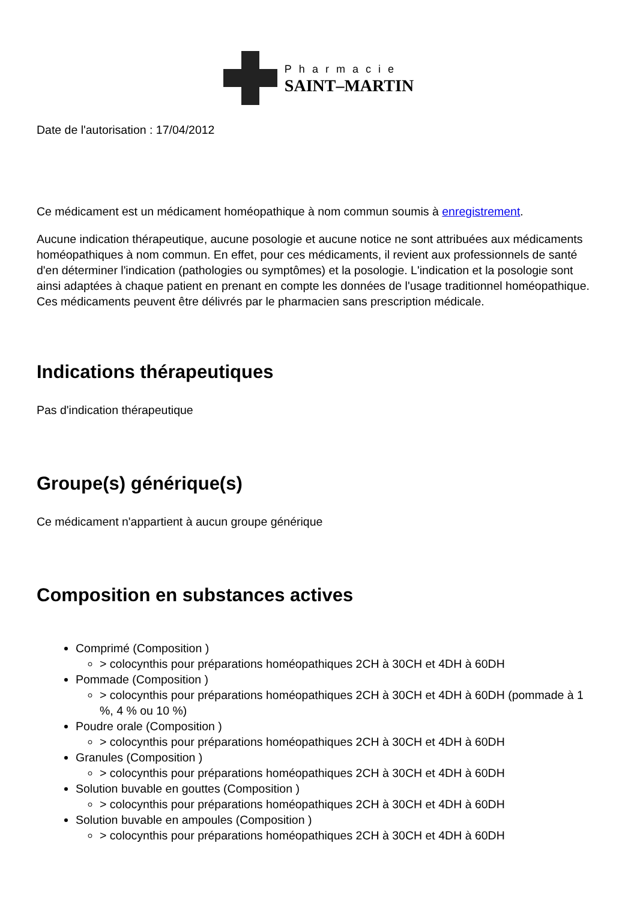Pharmacie
SAINT–MARTIN
Date de l'autorisation : 17/04/2012
Ce médicament est un médicament homéopathique à nom commun soumis à enregistrement.
Aucune indication thérapeutique, aucune posologie et aucune notice ne sont attribuées aux médicaments homéopathiques à nom commun. En effet, pour ces médicaments, il revient aux professionnels de santé d'en déterminer l'indication (pathologies ou symptômes) et la posologie. L'indication et la posologie sont ainsi adaptées à chaque patient en prenant en compte les données de l'usage traditionnel homéopathique. Ces médicaments peuvent être délivrés par le pharmacien sans prescription médicale.
Indications thérapeutiques
Pas d'indication thérapeutique
Groupe(s) générique(s)
Ce médicament n'appartient à aucun groupe générique
Composition en substances actives
Comprimé (Composition )
> colocynthis pour préparations homéopathiques 2CH à 30CH et 4DH à 60DH
Pommade (Composition )
> colocynthis pour préparations homéopathiques 2CH à 30CH et 4DH à 60DH (pommade à 1 %, 4 % ou 10 %)
Poudre orale (Composition )
> colocynthis pour préparations homéopathiques 2CH à 30CH et 4DH à 60DH
Granules (Composition )
> colocynthis pour préparations homéopathiques 2CH à 30CH et 4DH à 60DH
Solution buvable en gouttes (Composition )
> colocynthis pour préparations homéopathiques 2CH à 30CH et 4DH à 60DH
Solution buvable en ampoules (Composition )
> colocynthis pour préparations homéopathiques 2CH à 30CH et 4DH à 60DH